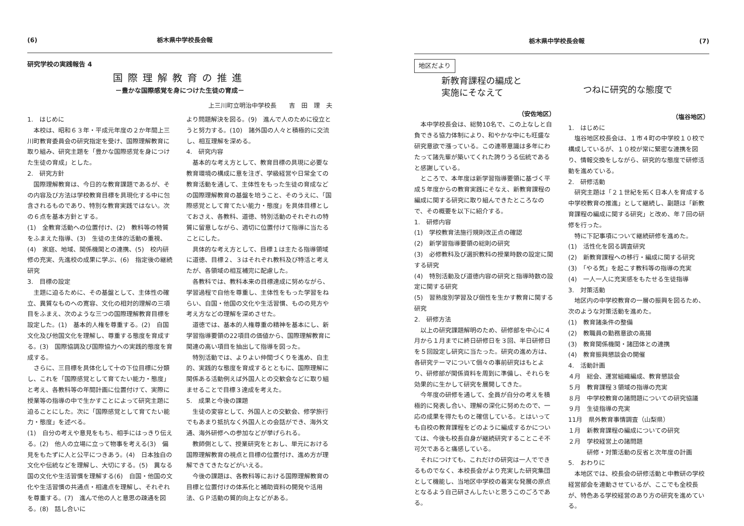(6) 栃木県中学校長会報
研究学校の実践報告 4
国際理解教育の推進
－豊かな国際感覚を身につけた生徒の育成－
上三川町立明治中学校長　　吉　田　理　夫
1.　はじめに
本校は、昭和６３年・平成元年度の２か年間上三川町教育委員会の研究指定を受け、国際理解教育に取り組み、研究主題を「豊かな国際感覚を身につけた生徒の育成」とした。
2.　研究方針
国際理解教育は、今日的な教育課題であるが、その内容及び方法は学校教育目標を具現化する中に包含されるものであり、特別な教育実践ではない。次の６点を基本方針とする。
(1)　全教育活動への位置付け、(2)　教科等の特質をふまえた指導、(3)　生徒の主体的活動の重視、(4)　家庭、地域、関係機関との連携、(5)　校内研修の充実、先進校の成果に学ぶ、(6)　指定後の継続研究
3.　目標の設定
主題に迫るために、その基盤として、主体性の確立、異質なものへの寛容、文化の相対的理解の三項目をふまえ、次のような三つの国際理解教育目標を設定した。(1)　基本的人権を尊重する。(2)　自国文化及び他国文化を理解し、尊重する態度を育成する。(3)　国際協調及び国際協力への実践的態度を育成する。
さらに、三目標を具体化して十の下位目標に分類し、これを「国際感覚として育てたい能力・態度」と考え、各教科等の年間計画に位置付けて、実際に授業等の指導の中で生かすことによって研究主題に迫ることにした。次に「国際感覚として育てたい能力・態度」を述べる。
(1)　自分の考えや意見をもち、相手にはっきり伝える。(2)　他人の立場に立って物事を考える(3)　偏見をもたずに人と公平につきあう。(4)　日本独自の文化や伝統などを理解し、大切にする。(5)　異なる国の文化や生活習慣を理解する(6)　自国・他国の文化や生活習慣の共通点・相違点を理解し、それぞれを尊重する。(7)　進んで他の人と意思の疎通を図る。(8)　話し合いに
より問題解決を図る。(9)　進んで人のために役立とうと努力する。(10)　諸外国の人々と積極的に交流し、相互理解を深める。
4.　研究内容
基本的な考え方として、教育目標の具現に必要な教育環境の構成に意を注ぎ、学級経営や日常全ての教育活動を通して、主体性をもった生徒の育成などの国際理解教育の基盤を培うこと、そのうえに、「国際感覚として育てたい能力・態度」を具体目標としておさえ、各教科、道徳、特別活動のそれぞれの特質に留意しながら、適切に位置付けて指導に当たることにした。
具体的な考え方として、目標１は主たる指導領域に道徳、目標２、３はそれぞれ教科及び特活と考えたが、各領域の相互補完に配慮した。
各教科では、教科本来の目標達成に努めながら、学習過程で自他を尊重し、主体性をもった学習をねらい、自国・他国の文化や生活習慣、ものの見方や考え方などの理解を深めさせた。
道徳では、基本的人権尊重の精神を基本にし、新学習指導要領の22項目の価値から、国際理解教育に関連の高い項目を抽出して指導を図った。
特別活動では、よりよい仲間づくりを進め、自主的、実践的な態度を育成するとともに、国際理解に関係ある活動例えば外国人との交歓会などに取り組ませることで目標３達成を考えた。
5.　成果と今後の課題
生徒の変容として、外国人との交歓会、修学旅行でもあまり抵抗なく外国人との会話ができ、海外文通、海外研修への参加などが挙げられる。
教師側として、授業研究をとおし、単元における国際理解教育の視点と目標の位置付け、進め方が理解できてきたなどがいえる。
今後の課題は、各教科等における国際理解教育の目標と位置付けの体系化と補助資料の開発や活用法、ＧＰ活動の質的向上などがある。
栃木県中学校長会報 (7)
地区だより
新教育課程の編成と
実施にそなえて
（安佐地区）
本中学校長会は、総勢10名で、この上なしと自負できる協力体制により、和やかな中にも旺盛な研究意欲で漲っている。この連帯意識は多年にわたって諸先輩が築いてくれた誇りうる伝統であると感謝している。
ところで、本年度は新学習指導要領に基づく平成５年度からの教育実践にそなえ、新教育課程の編成に関する研究に取り組んできたところなので、その概要を以下に紹介する。
1.　研修内容
(1)　学校教育法施行規則改正点の確認
(2)　新学習指導要領の総則の研究
(3)　必修教科及び選択教科の授業時数の設定に関する研究
(4)　特別活動及び道徳内容の研究と指導時数の設定に関する研究
(5)　習熟度別学習及び個性を生かす教育に関する研究
2.　研修方法
以上の研究課題解明のため、研修部を中心に４月から１月までに終日研修日を３回、半日研修日を５回設定し研究に当たった。研究の進め方は、各研究テーマについて個々の事前研究はもとより、研修部が関係資料を周到に準備し、それらを効果的に生かして研究を展開してきた。
今年度の研修を通して、全員が自分の考えを積極的に発表し合い、理解の深化に努めたので、一応の成果を得たものと確信している。とはいっても自校の教育課程をどのように編成するかについては、今後も校長自身が継続研究することこそ不可欠であると痛感している。
それにつけても、これだけの研究は一人でできるものでなく、本校長会がより充実した研究集団として機能し、当地区中学校の着実な発展の原点となるよう自己研さんしたいと思うこのごろである。
つねに研究的な態度で
（塩谷地区）
1.　はじめに
塩谷地区校長会は、１市４町の中学校１０校で構成しているが、１０校が常に緊密な連携を図り、情報交換をしながら、研究的な態度で研修活動を進めている。
2.　研修活動
研究主題は「２１世紀を拓く日本人を育成する中学校教育の推進」として継続し、副題は「新教育課程の編成に関する研究」と改め、年７回の研修を行った。
特に下記事項について継続研修を進めた。
(1)　活性化を図る調査研究
(2)　新教育課程への移行・編成に関する研究
(3)　「やる気」を起こす教科等の指導の充実
(4)　一人一人に充実感をもたせる生徒指導
3.　対策活動
地区内の中学校教育の一層の振興を図るため、次のような対策活動を進めた。
(1)　教育諸条件の整備
(2)　教職員の勤務意欲の高揚
(3)　教育関係機関・諸団体との連携
(4)　教育振興懇談会の開催
4.　活動計画
４月　総会、運営組織編成、教育懇談会
５月　教育課程３領域の指導の充実
８月　中学校教育の諸問題についての研究協議
９月　生徒指導の充実
11月　県外教育事情調査（山梨県）
１月　新教育課程の編成についての研究
２月　学校経営上の諸問題
研修・対策活動の反省と次年度の計画
5.　おわりに
本地区では、校長会の研修活動と中教研の学校経営部会を連動させているが、ここでも全校長が、特色ある学校経営のあり方の研究を進めている。